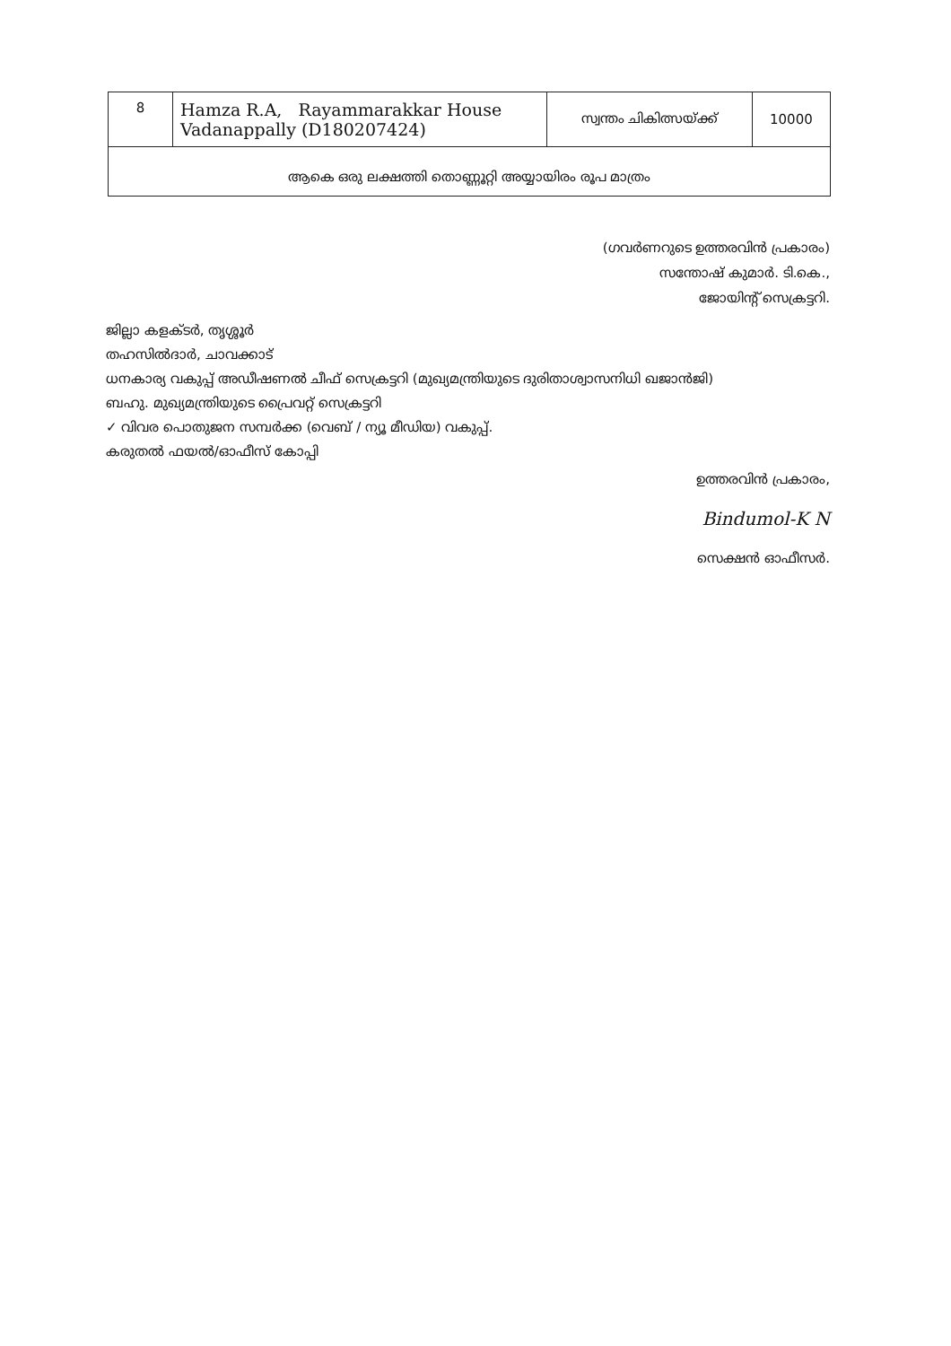| 8 | Hamza R.A, Rayammarakkar House Vadanappally (D180207424) | സ്വന്തം ചികിത്സയ്ക്ക് | 10000 |
| ആകെ ഒരു ലക്ഷത്തി തൊണ്ണൂറ്റി അയ്യായിരം രൂപ മാത്രം | | | |
(ഗവർണറുടെ ഉത്തരവിൻ പ്രകാരം)
സന്തോഷ് കുമാർ. ടി.കെ.,
ജോയിന്റ് സെക്രട്ടറി.
ജില്ലാ കളക്ടർ, തൃശ്ശൂർ
തഹസിൽദാർ, ചാവക്കാട്
ധനകാര്യ വകുപ്പ് അഡീഷണൽ ചീഫ് സെക്രട്ടറി (മുഖ്യമന്ത്രിയുടെ ദുരിതാശ്വാസനിധി ഖജാൻജി)
ബഹു. മുഖ്യമന്ത്രിയുടെ പ്രൈവറ്റ് സെക്രട്ടറി
✓ വിവര പൊതുജന സമ്പർക്ക (വെബ് / ന്യൂ മീഡിയ) വകുപ്പ്.
കരുതൽ ഫയൽ/ഓഫീസ് കോപ്പി
ഉത്തരവിൻ പ്രകാരം,
Bindumol-K N
സെക്ഷൻ ഓഫീസർ.